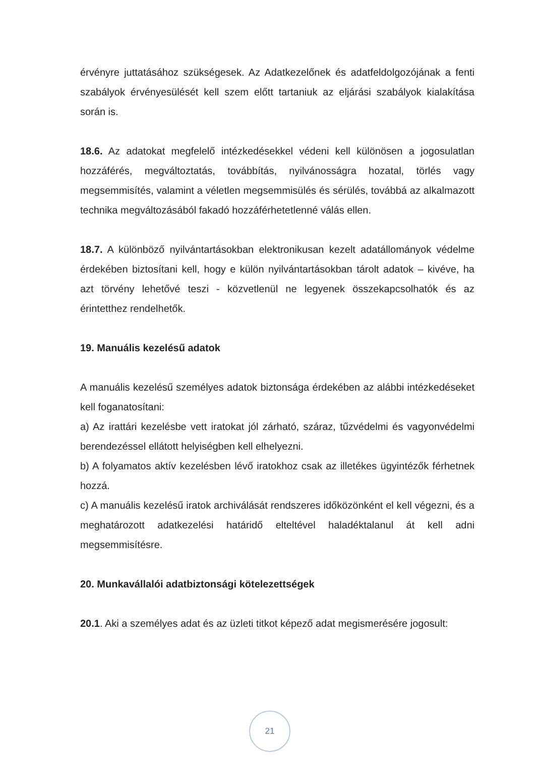érvényre juttatásához szükségesek. Az Adatkezelőnek és adatfeldolgozójának a fenti szabályok érvényesülését kell szem előtt tartaniuk az eljárási szabályok kialakítása során is.
18.6. Az adatokat megfelelő intézkedésekkel védeni kell különösen a jogosulatlan hozzáférés, megváltoztatás, továbbítás, nyilvánosságra hozatal, törlés vagy megsemmisítés, valamint a véletlen megsemmisülés és sérülés, továbbá az alkalmazott technika megváltozásából fakadó hozzáférhetetlenné válás ellen.
18.7. A különböző nyilvántartásokban elektronikusan kezelt adatállományok védelme érdekében biztosítani kell, hogy e külön nyilvántartásokban tárolt adatok – kivéve, ha azt törvény lehetővé teszi - közvetlenül ne legyenek összekapcsolhatók és az érintetthez rendelhetők.
19. Manuális kezelésű adatok
A manuális kezelésű személyes adatok biztonsága érdekében az alábbi intézkedéseket kell foganatosítani:
a) Az irattári kezelésbe vett iratokat jól zárható, száraz, tűzvédelmi és vagyonvédelmi berendezéssel ellátott helyiségben kell elhelyezni.
b) A folyamatos aktív kezelésben lévő iratokhoz csak az illetékes ügyintézők férhetnek hozzá.
c) A manuális kezelésű iratok archiválását rendszeres időközönként el kell végezni, és a meghatározott adatkezelési határidő elteltével haladéktalanul át kell adni megsemmisítésre.
20. Munkavállalói adatbiztonsági kötelezettségek
20.1. Aki a személyes adat és az üzleti titkot képező adat megismerésére jogosult:
21